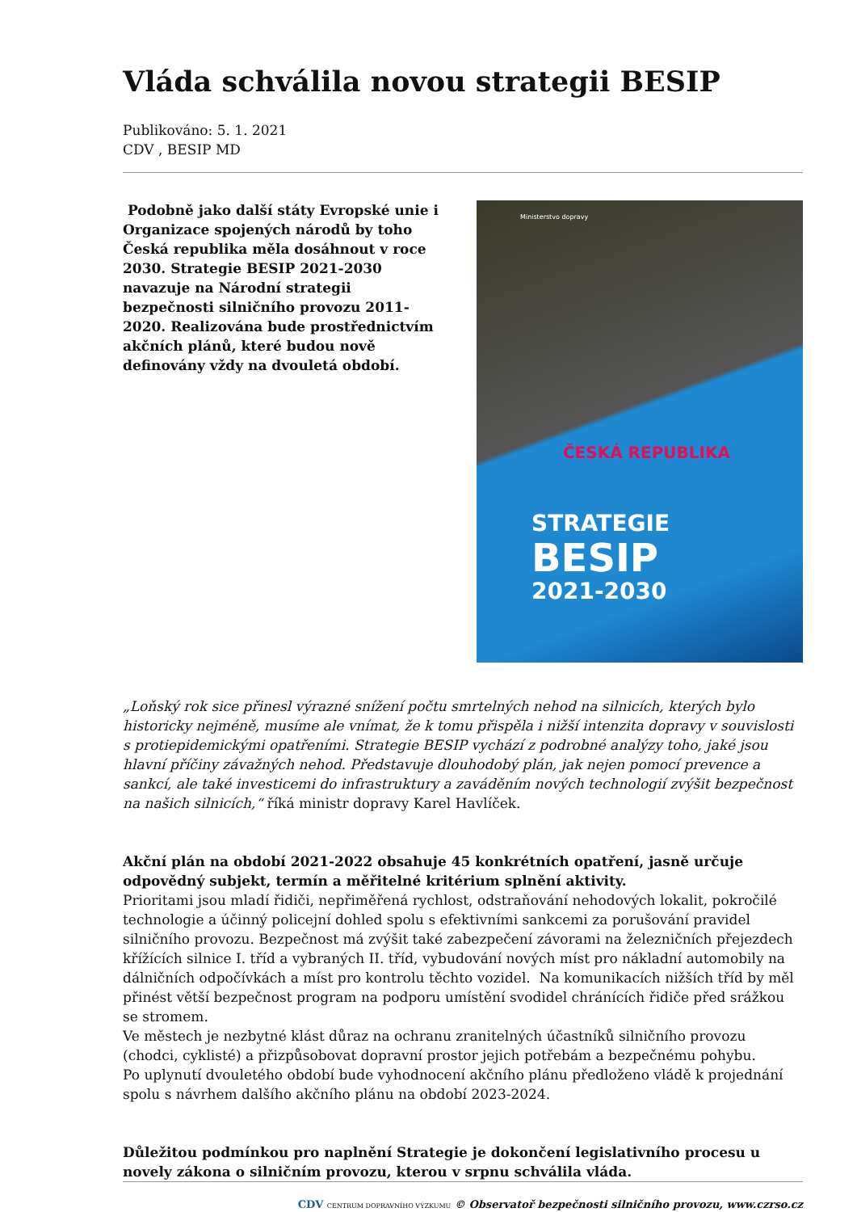Vláda schválila novou strategii BESIP
Publikováno: 5. 1. 2021
CDV , BESIP MD
Podobně jako další státy Evropské unie i Organizace spojených národů by toho Česká republika měla dosáhnout v roce 2030. Strategie BESIP 2021-2030 navazuje na Národní strategii bezpečnosti silničního provozu 2011-2020. Realizována bude prostřednictvím akčních plánů, které budou nově definovány vždy na dvouletá období.
Ministerstvo dopravy
STRATEGIE
BESIP
2021-2030
ČESKÁ REPUBLIKA
„Loňský rok sice přinesl výrazné snížení počtu smrtelných nehod na silnicích, kterých bylo historicky nejméně, musíme ale vnímat, že k tomu přispěla i nižší intenzita dopravy v souvislosti s protiepidemickými opatřeními. Strategie BESIP vychází z podrobné analýzy toho, jaké jsou hlavní příčiny závažných nehod. Představuje dlouhodobý plán, jak nejen pomocí prevence a sankcí, ale také investicemi do infrastruktury a zaváděním nových technologií zvýšit bezpečnost na našich silnicích,“ říká ministr dopravy Karel Havlíček.
Akční plán na období 2021-2022 obsahuje 45 konkrétních opatření, jasně určuje odpovědný subjekt, termín a měřitelné kritérium splnění aktivity.
Prioritami jsou mladí řidiči, nepřiměřená rychlost, odstraňování nehodových lokalit, pokročilé technologie a účinný policejní dohled spolu s efektivními sankcemi za porušování pravidel silničního provozu. Bezpečnost má zvýšit také zabezpečení závorami na železničních přejezdech křížících silnice I. tříd a vybraných II. tříd, vybudování nových míst pro nákladní automobily na dálničních odpočívkách a míst pro kontrolu těchto vozidel. Na komunikacích nižších tříd by měl přinést větší bezpečnost program na podporu umístění svodidel chránících řidiče před srážkou se stromem.
Ve městech je nezbytné klást důraz na ochranu zranitelných účastníků silničního provozu (chodci, cyklisté) a přizpůsobovat dopravní prostor jejich potřebám a bezpečnému pohybu.
Po uplynutí dvouletého období bude vyhodnocení akčního plánu předloženo vládě k projednání spolu s návrhem dalšího akčního plánu na období 2023-2024.
Důležitou podmínkou pro naplnění Strategie je dokončení legislativního procesu u novely zákona o silničním provozu, kterou v srpnu schválila vláda.
CDV CENTRUM DOPRAVNÍHO VÝZKUMU © Observatoř bezpečnosti silničního provozu, www.czrso.cz